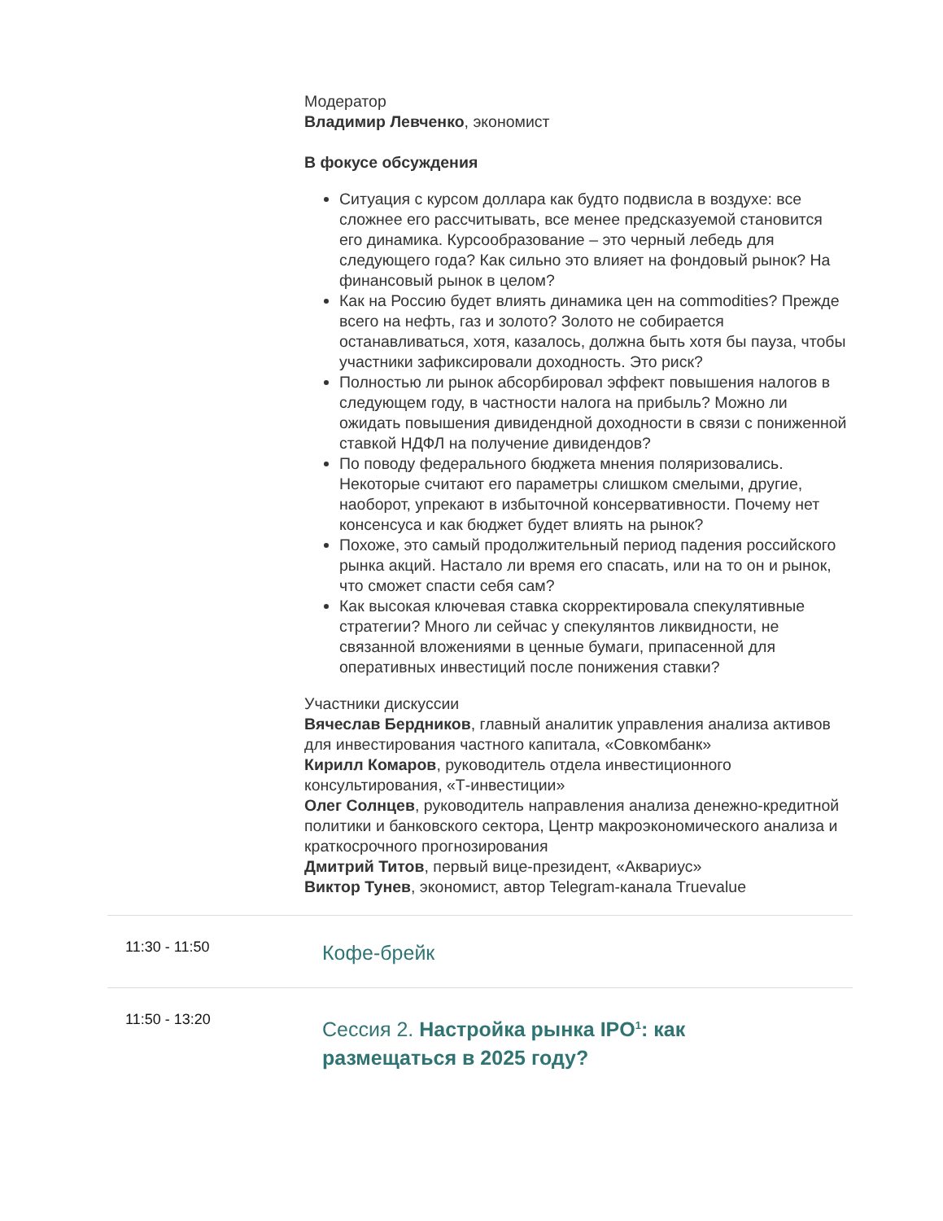Модератор
Владимир Левченко, экономист
В фокусе обсуждения
Ситуация с курсом доллара как будто подвисла в воздухе: все сложнее его рассчитывать, все менее предсказуемой становится его динамика. Курсообразование – это черный лебедь для следующего года? Как сильно это влияет на фондовый рынок? На финансовый рынок в целом?
Как на Россию будет влиять динамика цен на commodities? Прежде всего на нефть, газ и золото? Золото не собирается останавливаться, хотя, казалось, должна быть хотя бы пауза, чтобы участники зафиксировали доходность. Это риск?
Полностью ли рынок абсорбировал эффект повышения налогов в следующем году, в частности налога на прибыль? Можно ли ожидать повышения дивидендной доходности в связи с пониженной ставкой НДФЛ на получение дивидендов?
По поводу федерального бюджета мнения поляризовались. Некоторые считают его параметры слишком смелыми, другие, наоборот, упрекают в избыточной консервативности. Почему нет консенсуса и как бюджет будет влиять на рынок?
Похоже, это самый продолжительный период падения российского рынка акций. Настало ли время его спасать, или на то он и рынок, что сможет спасти себя сам?
Как высокая ключевая ставка скорректировала спекулятивные стратегии? Много ли сейчас у спекулянтов ликвидности, не связанной вложениями в ценные бумаги, припасенной для оперативных инвестиций после понижения ставки?
Участники дискуссии
Вячеслав Бердников, главный аналитик управления анализа активов для инвестирования частного капитала, «Совкомбанк»
Кирилл Комаров, руководитель отдела инвестиционного консультирования, «Т-инвестиции»
Олег Солнцев, руководитель направления анализа денежно-кредитной политики и банковского сектора, Центр макроэкономического анализа и краткосрочного прогнозирования
Дмитрий Титов, первый вице-президент, «Аквариус»
Виктор Тунев, экономист, автор Telegram-канала Truevalue
11:30 - 11:50
Кофе-брейк
11:50 - 13:20
Сессия 2. Настройка рынка IPO<sup>1</sup>: как
размещаться в 2025 году?